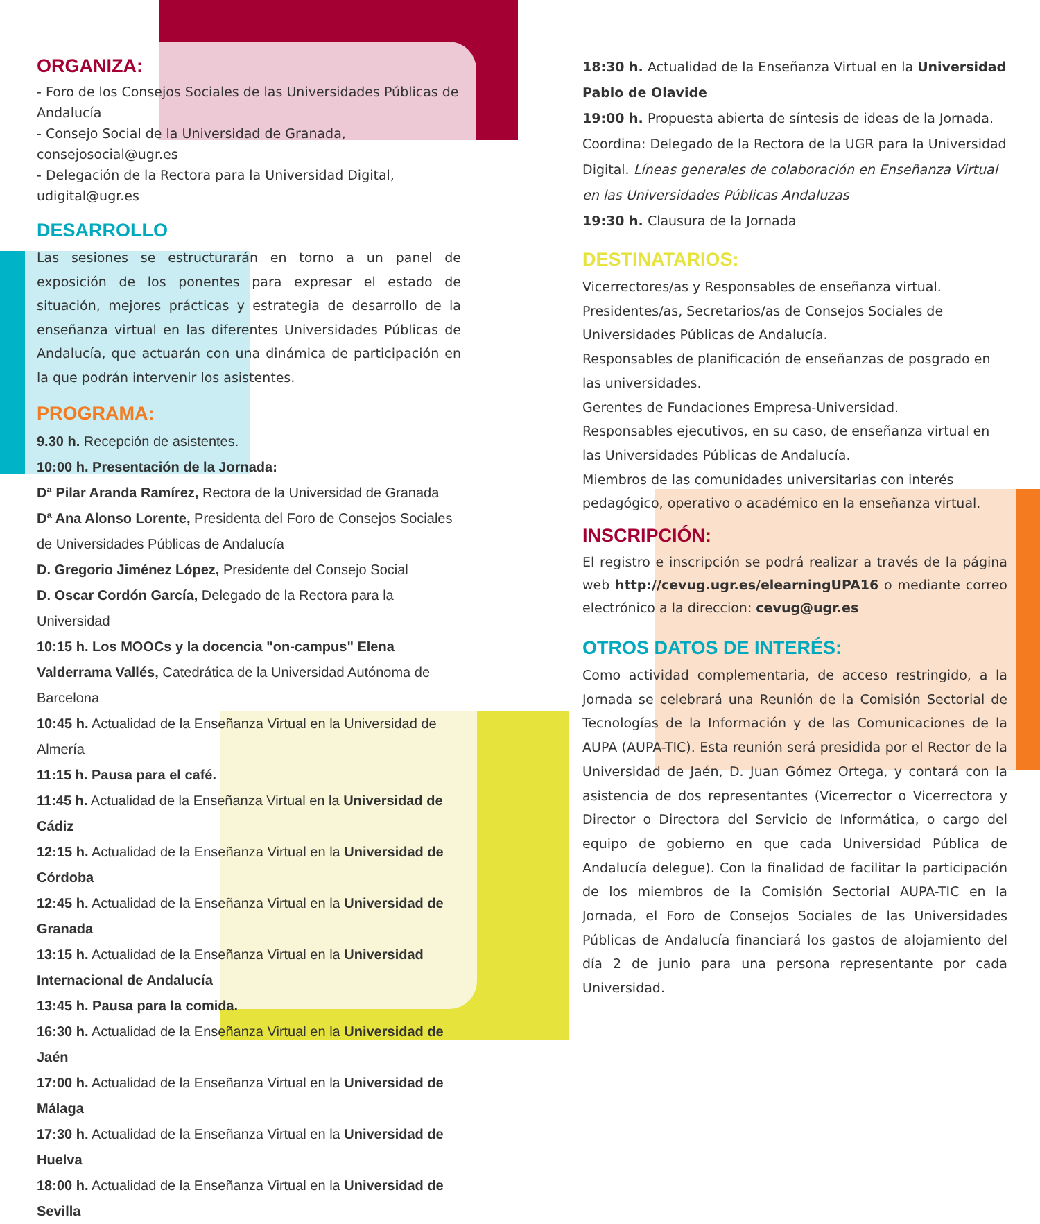ORGANIZA:
- Foro de los Consejos Sociales de las Universidades Públicas de Andalucía
- Consejo Social de la Universidad de Granada, consejosocial@ugr.es
- Delegación de la Rectora para la Universidad Digital, udigital@ugr.es
DESARROLLO
Las sesiones se estructurarán en torno a un panel de exposición de los ponentes para expresar el estado de situación, mejores prácticas y estrategia de desarrollo de la enseñanza virtual en las diferentes Universidades Públicas de Andalucía, que actuarán con una dinámica de participación en la que podrán intervenir los asistentes.
PROGRAMA:
9.30 h. Recepción de asistentes.
10:00 h. Presentación de la Jornada:
Dª Pilar Aranda Ramírez, Rectora de la Universidad de Granada
Dª Ana Alonso Lorente, Presidenta del Foro de Consejos Sociales de Universidades Públicas de Andalucía
D. Gregorio Jiménez López, Presidente del Consejo Social
D. Oscar Cordón García, Delegado de la Rectora para la Universidad
10:15 h. Los MOOCs y la docencia "on-campus" Elena Valderrama Vallés, Catedrática de la Universidad Autónoma de Barcelona
10:45 h. Actualidad de la Enseñanza Virtual en la Universidad de Almería
11:15 h. Pausa para el café.
11:45 h. Actualidad de la Enseñanza Virtual en la Universidad de Cádiz
12:15 h. Actualidad de la Enseñanza Virtual en la Universidad de Córdoba
12:45 h. Actualidad de la Enseñanza Virtual en la Universidad de Granada
13:15 h. Actualidad de la Enseñanza Virtual en la Universidad Internacional de Andalucía
13:45 h. Pausa para la comida.
16:30 h. Actualidad de la Enseñanza Virtual en la Universidad de Jaén
17:00 h. Actualidad de la Enseñanza Virtual en la Universidad de Málaga
17:30 h. Actualidad de la Enseñanza Virtual en la Universidad de Huelva
18:00 h. Actualidad de la Enseñanza Virtual en la Universidad de Sevilla
18:30 h. Actualidad de la Enseñanza Virtual en la Universidad Pablo de Olavide
19:00 h. Propuesta abierta de síntesis de ideas de la Jornada. Coordina: Delegado de la Rectora de la UGR para la Universidad Digital. Líneas generales de colaboración en Enseñanza Virtual en las Universidades Públicas Andaluzas
19:30 h. Clausura de la Jornada
DESTINATARIOS:
Vicerrectores/as y Responsables de enseñanza virtual.
Presidentes/as, Secretarios/as de Consejos Sociales de Universidades Públicas de Andalucía.
Responsables de planificación de enseñanzas de posgrado en las universidades.
Gerentes de Fundaciones Empresa-Universidad.
Responsables ejecutivos, en su caso, de enseñanza virtual en las Universidades Públicas de Andalucía.
Miembros de las comunidades universitarias con interés pedagógico, operativo o académico en la enseñanza virtual.
INSCRIPCIÓN:
El registro e inscripción se podrá realizar a través de la página web http://cevug.ugr.es/elearningUPA16 o mediante correo electrónico a la direccion: cevug@ugr.es
OTROS DATOS DE INTERÉS:
Como actividad complementaria, de acceso restringido, a la Jornada se celebrará una Reunión de la Comisión Sectorial de Tecnologías de la Información y de las Comunicaciones de la AUPA (AUPA-TIC). Esta reunión será presidida por el Rector de la Universidad de Jaén, D. Juan Gómez Ortega, y contará con la asistencia de dos representantes (Vicerrector o Vicerrectora y Director o Directora del Servicio de Informática, o cargo del equipo de gobierno en que cada Universidad Pública de Andalucía delegue). Con la finalidad de facilitar la participación de los miembros de la Comisión Sectorial AUPA-TIC en la Jornada, el Foro de Consejos Sociales de las Universidades Públicas de Andalucía financiará los gastos de alojamiento del día 2 de junio para una persona representante por cada Universidad.